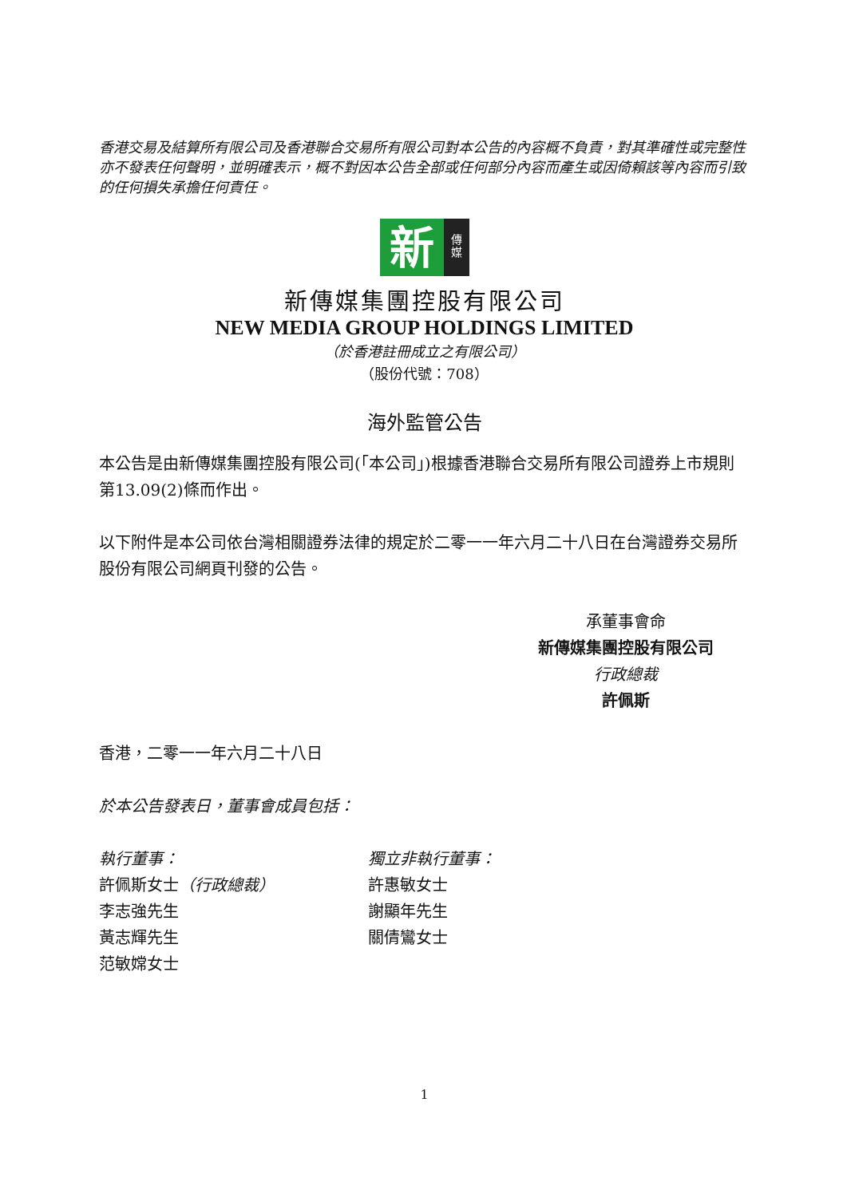香港交易及結算所有限公司及香港聯合交易所有限公司對本公告的內容概不負責，對其準確性或完整性亦不發表任何聲明，並明確表示，概不對因本公告全部或任何部分內容而產生或因倚賴該等內容而引致的任何損失承擔任何責任。
新
傳
媒
新傳媒集團控股有限公司
NEW MEDIA GROUP HOLDINGS LIMITED
（於香港註冊成立之有限公司）
（股份代號：708）
海外監管公告
本公告是由新傳媒集團控股有限公司(「本公司」)根據香港聯合交易所有限公司證券上市規則第13.09(2)條而作出。
以下附件是本公司依台灣相關證券法律的規定於二零一一年六月二十八日在台灣證券交易所股份有限公司網頁刊發的公告。
承董事會命
新傳媒集團控股有限公司
行政總裁
許佩斯
香港，二零一一年六月二十八日
於本公告發表日，董事會成員包括：
執行董事：
許佩斯女士（行政總裁）
李志強先生
黃志輝先生
范敏嫦女士
獨立非執行董事：
許惠敏女士
謝顯年先生
關倩鸞女士
1